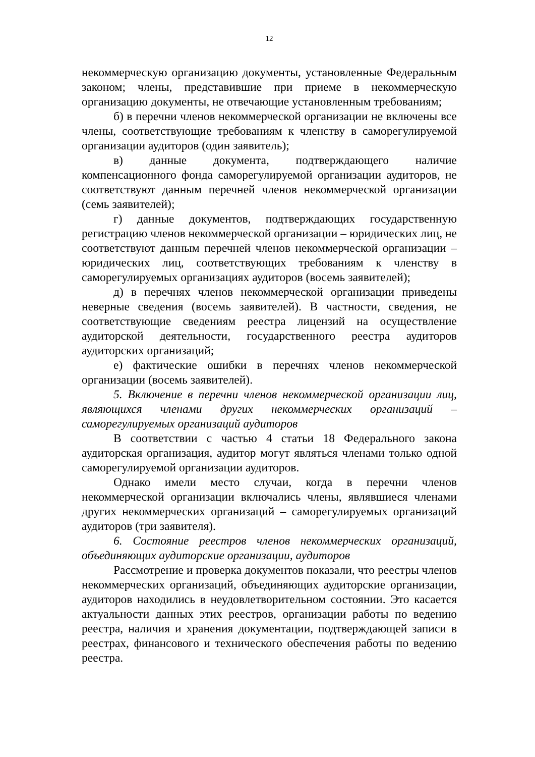12
некоммерческую организацию документы, установленные Федеральным законом; члены, представившие при приеме в некоммерческую организацию документы, не отвечающие установленным требованиям;
б) в перечни членов некоммерческой организации не включены все члены, соответствующие требованиям к членству в саморегулируемой организации аудиторов (один заявитель);
в) данные документа, подтверждающего наличие компенсационного фонда саморегулируемой организации аудиторов, не соответствуют данным перечней членов некоммерческой организации (семь заявителей);
г) данные документов, подтверждающих государственную регистрацию членов некоммерческой организации – юридических лиц, не соответствуют данным перечней членов некоммерческой организации – юридических лиц, соответствующих требованиям к членству в саморегулируемых организациях аудиторов (восемь заявителей);
д) в перечнях членов некоммерческой организации приведены неверные сведения (восемь заявителей). В частности, сведения, не соответствующие сведениям реестра лицензий на осуществление аудиторской деятельности, государственного реестра аудиторов аудиторских организаций;
е) фактические ошибки в перечнях членов некоммерческой организации (восемь заявителей).
5. Включение в перечни членов некоммерческой организации лиц, являющихся членами других некоммерческих организаций – саморегулируемых организаций аудиторов
В соответствии с частью 4 статьи 18 Федерального закона аудиторская организация, аудитор могут являться членами только одной саморегулируемой организации аудиторов.
Однако имели место случаи, когда в перечни членов некоммерческой организации включались члены, являвшиеся членами других некоммерческих организаций – саморегулируемых организаций аудиторов (три заявителя).
6. Состояние реестров членов некоммерческих организаций, объединяющих аудиторские организации, аудиторов
Рассмотрение и проверка документов показали, что реестры членов некоммерческих организаций, объединяющих аудиторские организации, аудиторов находились в неудовлетворительном состоянии. Это касается актуальности данных этих реестров, организации работы по ведению реестра, наличия и хранения документации, подтверждающей записи в реестрах, финансового и технического обеспечения работы по ведению реестра.